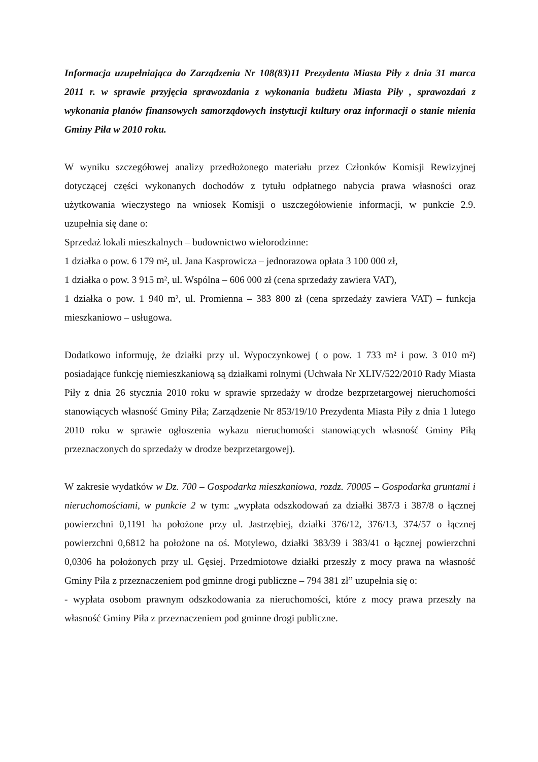Informacja uzupełniająca do Zarządzenia Nr 108(83)11 Prezydenta Miasta Piły z dnia 31 marca 2011 r. w sprawie przyjęcia sprawozdania z wykonania budżetu Miasta Piły , sprawozdań z wykonania planów finansowych samorządowych instytucji kultury oraz informacji o stanie mienia Gminy Piła w 2010 roku.
W wyniku szczegółowej analizy przedłożonego materiału przez Członków Komisji Rewizyjnej dotyczącej części wykonanych dochodów z tytułu odpłatnego nabycia prawa własności oraz użytkowania wieczystego na wniosek Komisji o uszczegółowienie informacji, w punkcie 2.9. uzupełnia się dane o:
Sprzedaż lokali mieszkalnych – budownictwo wielorodzinne:
1 działka o pow. 6 179 m², ul. Jana Kasprowicza – jednorazowa opłata 3 100 000 zł,
1 działka o pow. 3 915 m², ul. Wspólna – 606 000 zł (cena sprzedaży zawiera VAT),
1 działka o pow. 1 940 m², ul. Promienna – 383 800 zł (cena sprzedaży zawiera VAT) – funkcja mieszkaniowo – usługowa.
Dodatkowo informuję, że działki przy ul. Wypoczynkowej ( o pow. 1 733 m² i pow. 3 010 m²) posiadające funkcję niemieszkaniową są działkami rolnymi (Uchwała Nr XLIV/522/2010 Rady Miasta Piły z dnia 26 stycznia 2010 roku w sprawie sprzedaży w drodze bezprzetargowej nieruchomości stanowiących własność Gminy Piła; Zarządzenie Nr 853/19/10 Prezydenta Miasta Piły z dnia 1 lutego 2010 roku w sprawie ogłoszenia wykazu nieruchomości stanowiących własność Gminy Piłą przeznaczonych do sprzedaży w drodze bezprzetargowej).
W zakresie wydatków w Dz. 700 – Gospodarka mieszkaniowa, rozdz. 70005 – Gospodarka gruntami i nieruchomościami, w punkcie 2 w tym: „wypłata odszkodowań za działki 387/3 i 387/8 o łącznej powierzchni 0,1191 ha położone przy ul. Jastrzębiej, działki 376/12, 376/13, 374/57 o łącznej powierzchni 0,6812 ha położone na oś. Motylewo, działki 383/39 i 383/41 o łącznej powierzchni 0,0306 ha położonych przy ul. Gęsiej. Przedmiotowe działki przeszły z mocy prawa na własność Gminy Piła z przeznaczeniem pod gminne drogi publiczne – 794 381 zł” uzupełnia się o:
- wypłata osobom prawnym odszkodowania za nieruchomości, które z mocy prawa przeszły na własność Gminy Piła z przeznaczeniem pod gminne drogi publiczne.